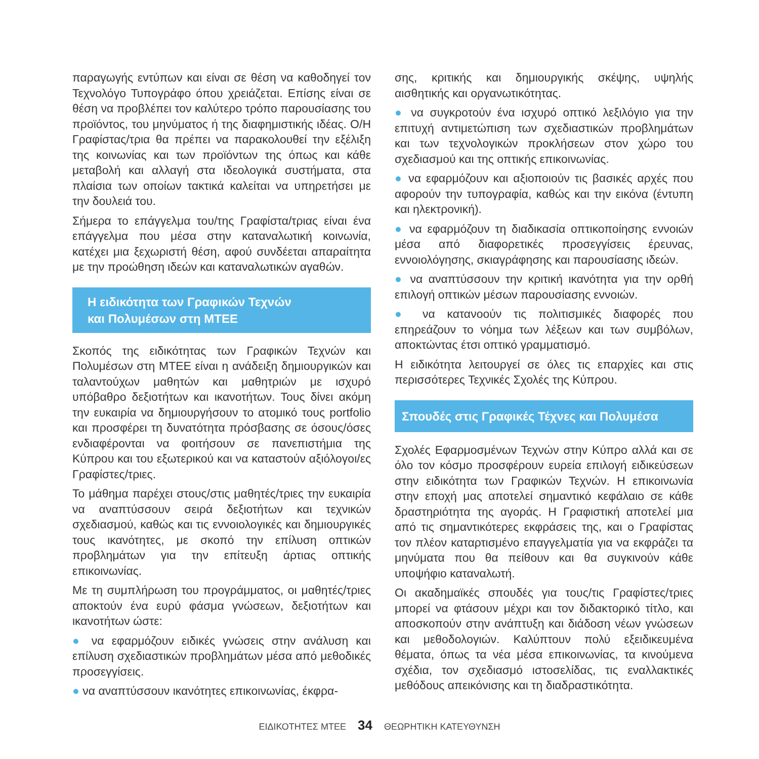παραγωγής εντύπων και είναι σε θέση να καθοδηγεί τον Τεχνολόγο Τυπογράφο όπου χρειάζεται. Επίσης είναι σε θέση να προβλέπει τον καλύτερο τρόπο παρουσίασης του προϊόντος, του μηνύματος ή της διαφημιστικής ιδέας. Ο/Η Γραφίστας/τρια θα πρέπει να παρακολουθεί την εξέλιξη της κοινωνίας και των προϊόντων της όπως και κάθε μεταβολή και αλλαγή στα ιδεολογικά συστήματα, στα πλαίσια των οποίων τακτικά καλείται να υπηρετήσει με την δουλειά του.
Σήμερα το επάγγελμα του/της Γραφίστα/τριας είναι ένα επάγγελμα που μέσα στην καταναλωτική κοινωνία, κατέχει μια ξεχωριστή θέση, αφού συνδέεται απαραίτητα με την προώθηση ιδεών και καταναλωτικών αγαθών.
Η ειδικότητα των Γραφικών Τεχνών
και Πολυμέσων στη ΜΤΕΕ
Σκοπός της ειδικότητας των Γραφικών Τεχνών και Πολυμέσων στη ΜΤΕΕ είναι η ανάδειξη δημιουργικών και ταλαντούχων μαθητών και μαθητριών με ισχυρό υπόβαθρο δεξιοτήτων και ικανοτήτων. Τους δίνει ακόμη την ευκαιρία να δημιουργήσουν το ατομικό τους portfolio και προσφέρει τη δυνατότητα πρόσβασης σε όσους/όσες ενδιαφέρονται να φοιτήσουν σε πανεπιστήμια της Κύπρου και του εξωτερικού και να καταστούν αξιόλογοι/ες Γραφίστες/τριες.
Το μάθημα παρέχει στους/στις μαθητές/τριες την ευκαιρία να αναπτύσσουν σειρά δεξιοτήτων και τεχνικών σχεδιασμού, καθώς και τις εννοιολογικές και δημιουργικές τους ικανότητες, με σκοπό την επίλυση οπτικών προβλημάτων για την επίτευξη άρτιας οπτικής επικοινωνίας.
Με τη συμπλήρωση του προγράμματος, οι μαθητές/τριες αποκτούν ένα ευρύ φάσμα γνώσεων, δεξιοτήτων και ικανοτήτων ώστε:
● να εφαρμόζουν ειδικές γνώσεις στην ανάλυση και επίλυση σχεδιαστικών προβλημάτων μέσα από μεθοδικές προσεγγίσεις.
● να αναπτύσσουν ικανότητες επικοινωνίας, έκφρα-
σης, κριτικής και δημιουργικής σκέψης, υψηλής αισθητικής και οργανωτικότητας.
● να συγκροτούν ένα ισχυρό οπτικό λεξιλόγιο για την επιτυχή αντιμετώπιση των σχεδιαστικών προβλημάτων και των τεχνολογικών προκλήσεων στον χώρο του σχεδιασμού και της οπτικής επικοινωνίας.
● να εφαρμόζουν και αξιοποιούν τις βασικές αρχές που αφορούν την τυπογραφία, καθώς και την εικόνα (έντυπη και ηλεκτρονική).
● να εφαρμόζουν τη διαδικασία οπτικοποίησης εννοιών μέσα από διαφορετικές προσεγγίσεις έρευνας, εννοιολόγησης, σκιαγράφησης και παρουσίασης ιδεών.
● να αναπτύσσουν την κριτική ικανότητα για την ορθή επιλογή οπτικών μέσων παρουσίασης εννοιών.
● να κατανοούν τις πολιτισμικές διαφορές που επηρεάζουν το νόημα των λέξεων και των συμβόλων, αποκτώντας έτσι οπτικό γραμματισμό.
Η ειδικότητα λειτουργεί σε όλες τις επαρχίες και στις περισσότερες Τεχνικές Σχολές της Κύπρου.
Σπουδές στις Γραφικές Τέχνες και Πολυμέσα
Σχολές Εφαρμοσμένων Τεχνών στην Κύπρο αλλά και σε όλο τον κόσμο προσφέρουν ευρεία επιλογή ειδικεύσεων στην ειδικότητα των Γραφικών Τεχνών. Η επικοινωνία στην εποχή μας αποτελεί σημαντικό κεφάλαιο σε κάθε δραστηριότητα της αγοράς. Η Γραφιστική αποτελεί μια από τις σημαντικότερες εκφράσεις της, και ο Γραφίστας τον πλέον καταρτισμένο επαγγελματία για να εκφράζει τα μηνύματα που θα πείθουν και θα συγκινούν κάθε υποψήφιο καταναλωτή.
Οι ακαδημαϊκές σπουδές για τους/τις Γραφίστες/τριες μπορεί να φτάσουν μέχρι και τον διδακτορικό τίτλο, και αποσκοπούν στην ανάπτυξη και διάδοση νέων γνώσεων και μεθοδολογιών. Καλύπτουν πολύ εξειδικευμένα θέματα, όπως τα νέα μέσα επικοινωνίας, τα κινούμενα σχέδια, τον σχεδιασμό ιστοσελίδας, τις εναλλακτικές μεθόδους απεικόνισης και τη διαδραστικότητα.
ΕΙΔΙΚΟΤΗΤΕΣ ΜΤΕΕ 34 ΘΕΩΡΗΤΙΚΗ ΚΑΤΕΥΘΥΝΣΗ